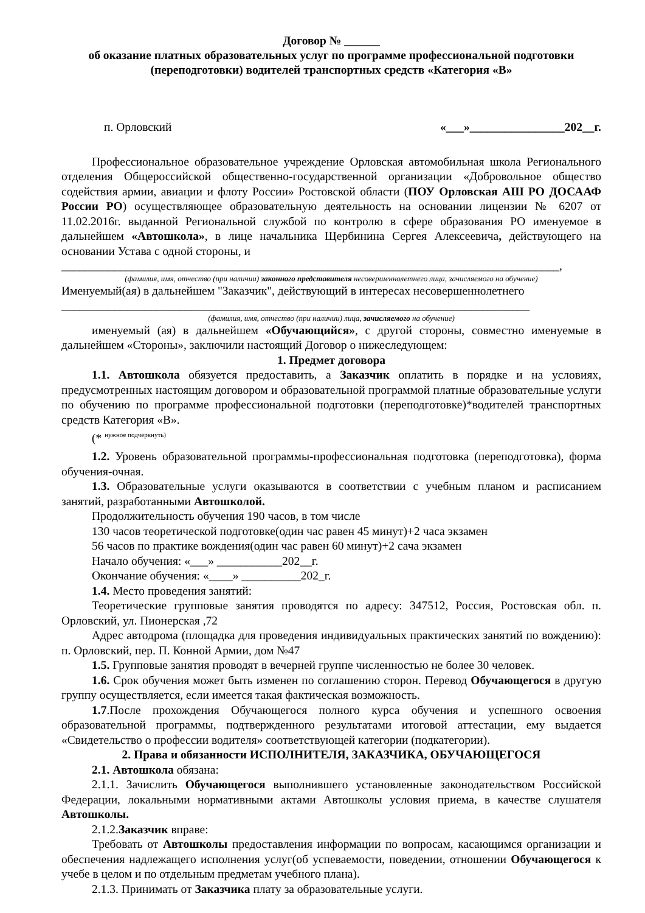Договор № ______
об оказание платных образовательных услуг по программе профессиональной подготовки (переподготовки) водителей транспортных средств «Категория «В»
п. Орловский «___»________________202__г.
Профессиональное образовательное учреждение Орловская автомобильная школа Регионального отделения Общероссийской общественно-государственной организации «Добровольное общество содействия армии, авиации и флоту России» Ростовской области (ПОУ Орловская АШ РО ДОСААФ России РО) осуществляющее образовательную деятельность на основании лицензии № 6207 от 11.02.2016г. выданной Региональной службой по контролю в сфере образования РО именуемое в дальнейшем «Автошкола», в лице начальника Щербинина Сергея Алексеевича, действующего на основании Устава с одной стороны, и
____________________________________________________________________________________,
(фамилия, имя, отчество (при наличии) законного представителя несовершеннолетнего лица, зачисляемого на обучение)
Именуемый(ая) в дальнейшем "Заказчик", действующий в интересах несовершеннолетнего
_______________________________________________________________________________
(фамилия, имя, отчество (при наличии) лица, зачисляемого на обучение)
именуемый (ая) в дальнейшем «Обучающийся», с другой стороны, совместно именуемые в дальнейшем «Стороны», заключили настоящий Договор о нижеследующем:
1. Предмет договора
1.1. Автошкола обязуется предоставить, а Заказчик оплатить в порядке и на условиях, предусмотренных настоящим договором и образовательной программой платные образовательные услуги по обучению по программе профессиональной подготовки (переподготовке)*водителей транспортных средств Категория «В».
(* <sup>нужное подчеркнуть)</sup>
1.2. Уровень образовательной программы-профессиональная подготовка (переподготовка), форма обучения-очная.
1.3. Образовательные услуги оказываются в соответствии с учебным планом и расписанием занятий, разработанными Автошколой.
Продолжительность обучения 190 часов, в том числе
130 часов теоретической подготовке(один час равен 45 минут)+2 часа экзамен
56 часов по практике вождения(один час равен 60 минут)+2 сача экзамен
Начало обучения: «___» ___________202__г.
Окончание обучения: «____» __________202_г.
1.4. Место проведения занятий:
Теоретические групповые занятия проводятся по адресу: 347512, Россия, Ростовская обл. п. Орловский, ул. Пионерская ,72
Адрес автодрома (площадка для проведения индивидуальных практических занятий по вождению): п. Орловский, пер. П. Конной Армии, дом №47
1.5. Групповые занятия проводят в вечерней группе численностью не более 30 человек.
1.6. Срок обучения может быть изменен по соглашению сторон. Перевод Обучающегося в другую группу осуществляется, если имеется такая фактическая возможность.
1.7.После прохождения Обучающегося полного курса обучения и успешного освоения образовательной программы, подтвержденного результатами итоговой аттестации, ему выдается «Свидетельство о профессии водителя» соответствующей категории (подкатегории).
2. Права и обязанности ИСПОЛНИТЕЛЯ, ЗАКАЗЧИКА, ОБУЧАЮЩЕГОСЯ
2.1. Автошкола обязана:
2.1.1. Зачислить Обучающегося выполнившего установленные законодательством Российской Федерации, локальными нормативными актами Автошколы условия приема, в качестве слушателя Автошколы.
2.1.2.Заказчик вправе:
Требовать от Автошколы предоставления информации по вопросам, касающимся организации и обеспечения надлежащего исполнения услуг(об успеваемости, поведении, отношении Обучающегося к учебе в целом и по отдельным предметам учебного плана).
2.1.3. Принимать от Заказчика плату за образовательные услуги.